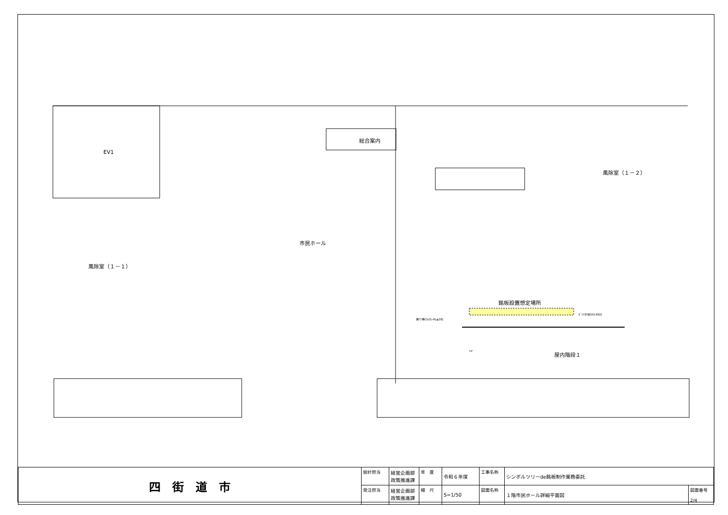総合案内
EV1
風除室（１－２）
市民ホール
風除室（１－１）
銘板設置想定場所
ｶﾞﾗｽ手摺(H1400)
握り棒(SUS-HLφ28)
屋内階段１
UP
| 四 街 道 市 | 設計担当 | 経営企画部 政策推進課 | 年 度 | 令和６年度 | 工事名称 | シンボルツリーde銘板制作業務委託 | |
| | 発注担当 | 経営企画部 政策推進課 | 縮 尺 | S=1/50 | 図面名称 | １階市民ホール詳細平面図 | 図面番号 2/4 |